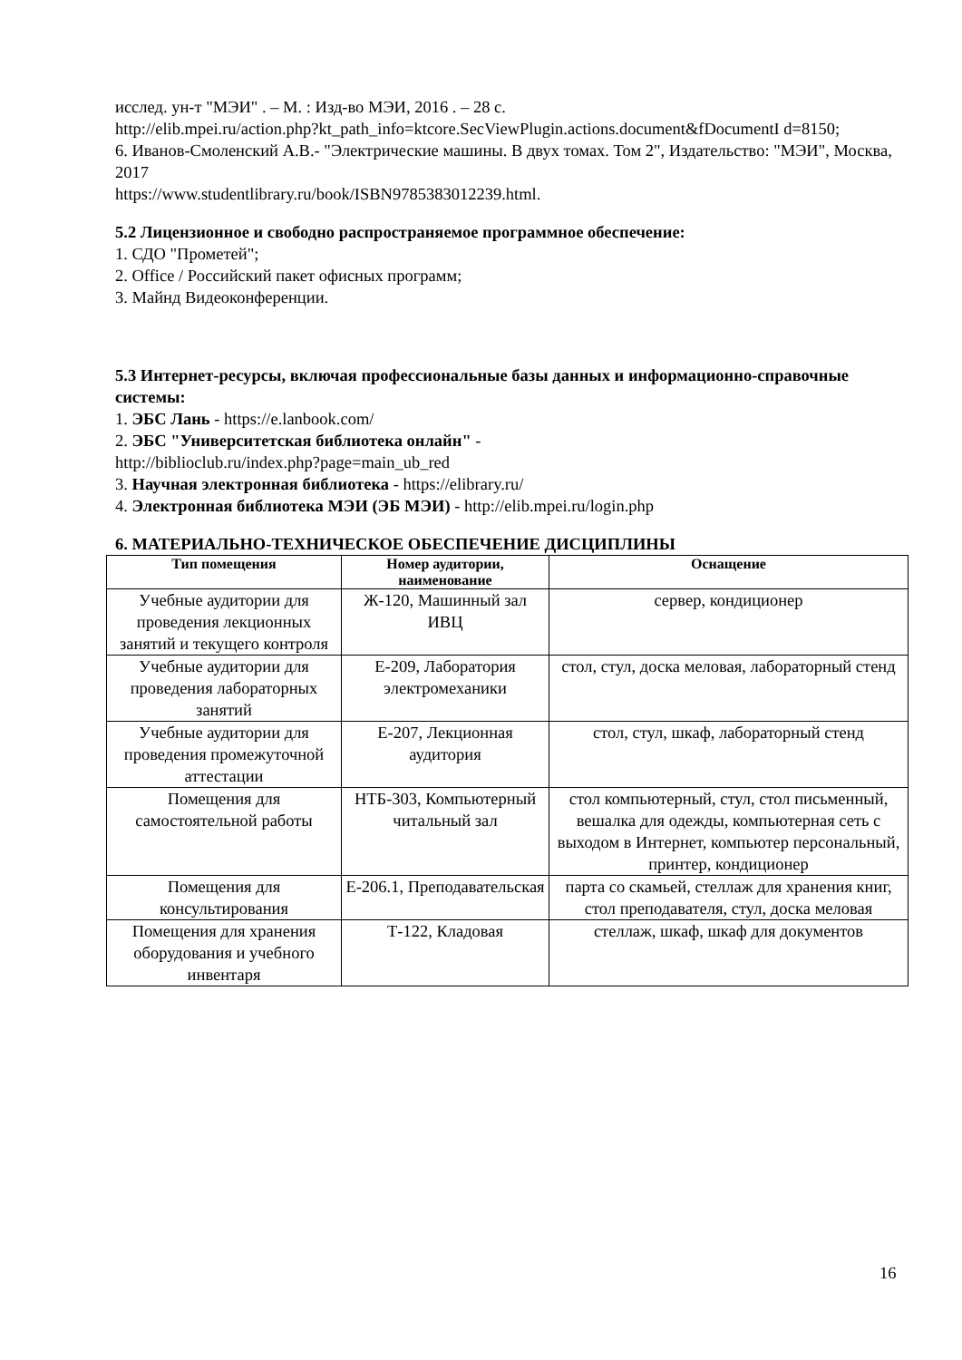исслед. ун-т "МЭИ" . – М. : Изд-во МЭИ, 2016 . – 28 с.
http://elib.mpei.ru/action.php?kt_path_info=ktcore.SecViewPlugin.actions.document&fDocumentI d=8150;
6. Иванов-Смоленский А.В.- "Электрические машины. В двух томах. Том 2", Издательство: "МЭИ", Москва, 2017
https://www.studentlibrary.ru/book/ISBN9785383012239.html.
5.2 Лицензионное и свободно распространяемое программное обеспечение:
1. СДО "Прометей";
2. Office / Российский пакет офисных программ;
3. Майнд Видеоконференции.
5.3 Интернет-ресурсы, включая профессиональные базы данных и информационно-справочные системы:
1. ЭБС Лань - https://e.lanbook.com/
2. ЭБС "Университетская библиотека онлайн" -
http://biblioclub.ru/index.php?page=main_ub_red
3. Научная электронная библиотека - https://elibrary.ru/
4. Электронная библиотека МЭИ (ЭБ МЭИ) - http://elib.mpei.ru/login.php
6. МАТЕРИАЛЬНО-ТЕХНИЧЕСКОЕ ОБЕСПЕЧЕНИЕ ДИСЦИПЛИНЫ
| Тип помещения | Номер аудитории, наименование | Оснащение |
| --- | --- | --- |
| Учебные аудитории для проведения лекционных занятий и текущего контроля | Ж-120, Машинный зал ИВЦ | сервер, кондиционер |
| Учебные аудитории для проведения лабораторных занятий | Е-209, Лаборатория электромеханики | стол, стул, доска меловая, лабораторный стенд |
| Учебные аудитории для проведения промежуточной аттестации | Е-207, Лекционная аудитория | стол, стул, шкаф, лабораторный стенд |
| Помещения для самостоятельной работы | НТБ-303, Компьютерный читальный зал | стол компьютерный, стул, стол письменный, вешалка для одежды, компьютерная сеть с выходом в Интернет, компьютер персональный, принтер, кондиционер |
| Помещения для консультирования | Е-206.1, Преподавательская | парта со скамьей, стеллаж для хранения книг, стол преподавателя, стул, доска меловая |
| Помещения для хранения оборудования и учебного инвентаря | Т-122, Кладовая | стеллаж, шкаф, шкаф для документов |
16